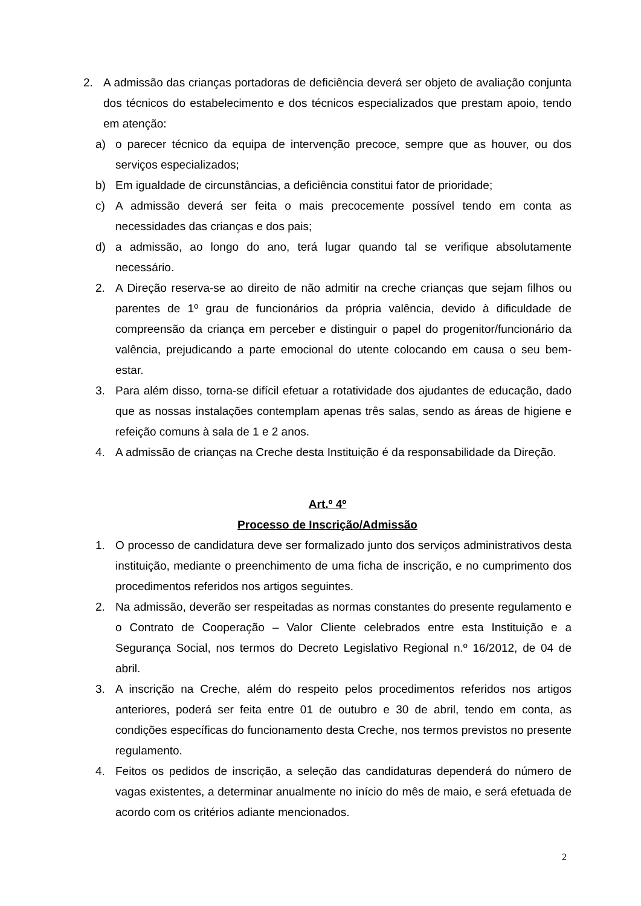2. A admissão das crianças portadoras de deficiência deverá ser objeto de avaliação conjunta dos técnicos do estabelecimento e dos técnicos especializados que prestam apoio, tendo em atenção:
a) o parecer técnico da equipa de intervenção precoce, sempre que as houver, ou dos serviços especializados;
b) Em igualdade de circunstâncias, a deficiência constitui fator de prioridade;
c) A admissão deverá ser feita o mais precocemente possível tendo em conta as necessidades das crianças e dos pais;
d) a admissão, ao longo do ano, terá lugar quando tal se verifique absolutamente necessário.
2. A Direção reserva-se ao direito de não admitir na creche crianças que sejam filhos ou parentes de 1º grau de funcionários da própria valência, devido à dificuldade de compreensão da criança em perceber e distinguir o papel do progenitor/funcionário da valência, prejudicando a parte emocional do utente colocando em causa o seu bem-estar.
3. Para além disso, torna-se difícil efetuar a rotatividade dos ajudantes de educação, dado que as nossas instalações contemplam apenas três salas, sendo as áreas de higiene e refeição comuns à sala de 1 e 2 anos.
4. A admissão de crianças na Creche desta Instituição é da responsabilidade da Direção.
Art.º 4º
Processo de Inscrição/Admissão
1. O processo de candidatura deve ser formalizado junto dos serviços administrativos desta instituição, mediante o preenchimento de uma ficha de inscrição, e no cumprimento dos procedimentos referidos nos artigos seguintes.
2. Na admissão, deverão ser respeitadas as normas constantes do presente regulamento e o Contrato de Cooperação – Valor Cliente celebrados entre esta Instituição e a Segurança Social, nos termos do Decreto Legislativo Regional n.º 16/2012, de 04 de abril.
3. A inscrição na Creche, além do respeito pelos procedimentos referidos nos artigos anteriores, poderá ser feita entre 01 de outubro e 30 de abril, tendo em conta, as condições específicas do funcionamento desta Creche, nos termos previstos no presente regulamento.
4. Feitos os pedidos de inscrição, a seleção das candidaturas dependerá do número de vagas existentes, a determinar anualmente no início do mês de maio, e será efetuada de acordo com os critérios adiante mencionados.
2